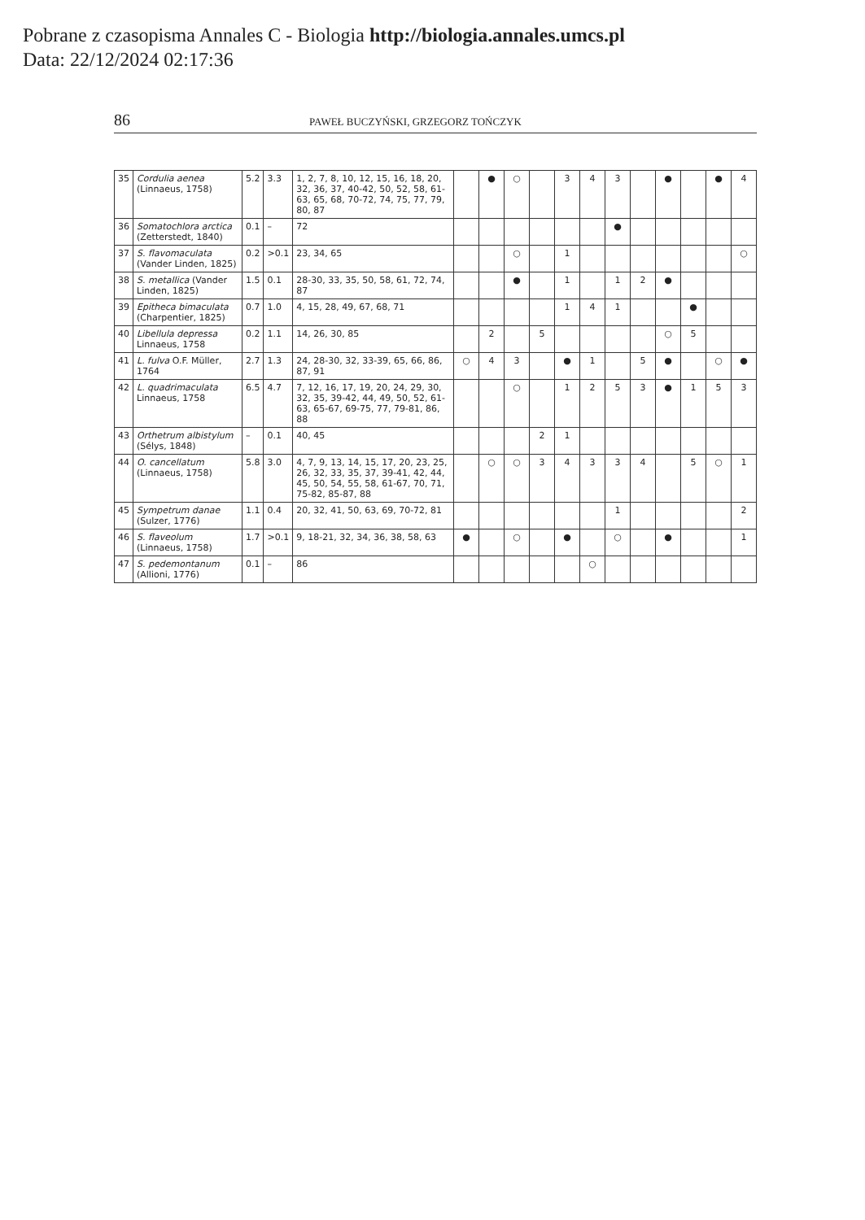Pobrane z czasopisma Annales C - Biologia http://biologia.annales.umcs.pl
Data: 22/12/2024 02:17:36
86 PAWEŁ BUCZYŃSKI, GRZEGORZ TOŃCZYK
| 35 | Cordulia aenea (Linnaeus, 1758) | 5.2 | 3.3 | 1, 2, 7, 8, 10, 12, 15, 16, 18, 20, 32, 36, 37, 40-42, 50, 52, 58, 61-63, 65, 68, 70-72, 74, 75, 77, 79, 80, 87 | | ● | ○ | | 3 | 4 | 3 | | ● | | ● | 4 |
| 36 | Somatochlora arctica (Zetterstedt, 1840) | 0.1 | – | 72 | | | | | | | ● | | | | | |
| 37 | S. flavomaculata (Vander Linden, 1825) | 0.2 | >0.1 | 23, 34, 65 | | | ○ | | 1 | | | | | | | ○ |
| 38 | S. metallica (Vander Linden, 1825) | 1.5 | 0.1 | 28-30, 33, 35, 50, 58, 61, 72, 74, 87 | | | ● | | 1 | | 1 | 2 | ● | | | |
| 39 | Epitheca bimaculata (Charpentier, 1825) | 0.7 | 1.0 | 4, 15, 28, 49, 67, 68, 71 | | | | | 1 | 4 | 1 | | | ● | | |
| 40 | Libellula depressa Linnaeus, 1758 | 0.2 | 1.1 | 14, 26, 30, 85 | | 2 | | 5 | | | | | ○ | 5 | | |
| 41 | L. fulva O.F. Müller, 1764 | 2.7 | 1.3 | 24, 28-30, 32, 33-39, 65, 66, 86, 87, 91 | ○ | 4 | 3 | | ● | 1 | | 5 | ● | | ○ | ● |
| 42 | L. quadrimaculata Linnaeus, 1758 | 6.5 | 4.7 | 7, 12, 16, 17, 19, 20, 24, 29, 30, 32, 35, 39-42, 44, 49, 50, 52, 61-63, 65-67, 69-75, 77, 79-81, 86, 88 | | | ○ | | 1 | 2 | 5 | 3 | ● | 1 | 5 | 3 |
| 43 | Orthetrum albistylum (Sélys, 1848) | – | 0.1 | 40, 45 | | | | 2 | 1 | | | | | | | |
| 44 | O. cancellatum (Linnaeus, 1758) | 5.8 | 3.0 | 4, 7, 9, 13, 14, 15, 17, 20, 23, 25, 26, 32, 33, 35, 37, 39-41, 42, 44, 45, 50, 54, 55, 58, 61-67, 70, 71, 75-82, 85-87, 88 | | ○ | ○ | 3 | 4 | 3 | 3 | 4 | | 5 | ○ | 1 |
| 45 | Sympetrum danae (Sulzer, 1776) | 1.1 | 0.4 | 20, 32, 41, 50, 63, 69, 70-72, 81 | | | | | | | 1 | | | | | 2 |
| 46 | S. flaveolum (Linnaeus, 1758) | 1.7 | >0.1 | 9, 18-21, 32, 34, 36, 38, 58, 63 | ● | | ○ | | ● | | ○ | | ● | | | 1 |
| 47 | S. pedemontanum (Allioni, 1776) | 0.1 | – | 86 | | | | | | ○ | | | | | | |